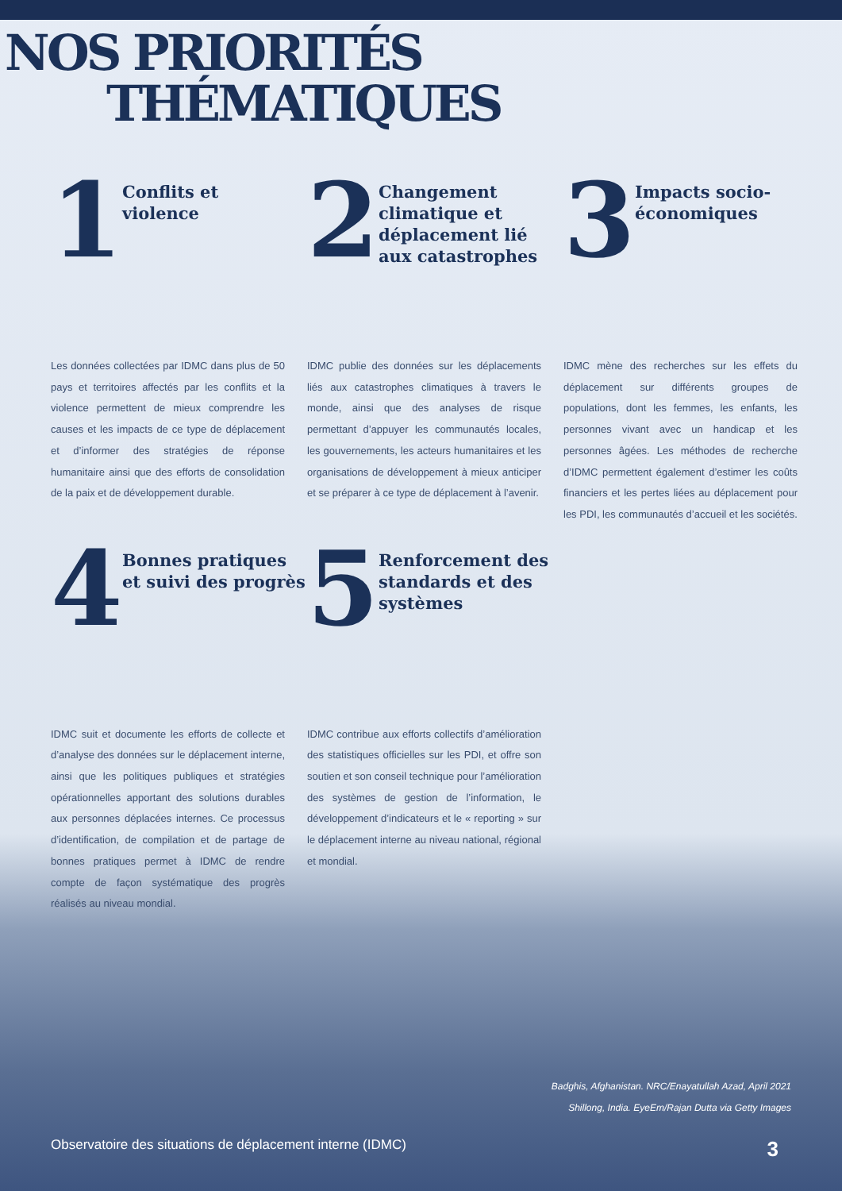NOS PRIORITÉS
THÉMATIQUES
1
Conflits et
violence
Les données collectées par IDMC dans plus de 50 pays et territoires affectés par les conflits et la violence permettent de mieux comprendre les causes et les impacts de ce type de déplacement et d’informer des stratégies de réponse humanitaire ainsi que des efforts de consolidation de la paix et de développement durable.
2
Changement climatique et déplacement lié aux catastrophes
IDMC publie des données sur les déplacements liés aux catastrophes climatiques à travers le monde, ainsi que des analyses de risque permettant d’appuyer les communautés locales, les gouvernements, les acteurs humanitaires et les organisations de développement à mieux anticiper et se préparer à ce type de déplacement à l’avenir.
3
Impacts socio-
économiques
IDMC mène des recherches sur les effets du déplacement sur différents groupes de populations, dont les femmes, les enfants, les personnes vivant avec un handicap et les personnes âgées. Les méthodes de recherche d’IDMC permettent également d’estimer les coûts financiers et les pertes liées au déplacement pour les PDI, les communautés d’accueil et les sociétés.
4
Bonnes pratiques et suivi des progrès
IDMC suit et documente les efforts de collecte et d’analyse des données sur le déplacement interne, ainsi que les politiques publiques et stratégies opérationnelles apportant des solutions durables aux personnes déplacées internes. Ce processus d’identification, de compilation et de partage de bonnes pratiques permet à IDMC de rendre compte de façon systématique des progrès réalisés au niveau mondial.
5
Renforcement des standards et des systèmes
IDMC contribue aux efforts collectifs d’amélioration des statistiques officielles sur les PDI, et offre son soutien et son conseil technique pour l’amélioration des systèmes de gestion de l’information, le développement d’indicateurs et le « reporting » sur le déplacement interne au niveau national, régional et mondial.
Badghis, Afghanistan. NRC/Enayatullah Azad, April 2021
Shillong, India. EyeEm/Rajan Dutta via Getty Images
Observatoire des situations de déplacement interne (IDMC) 3